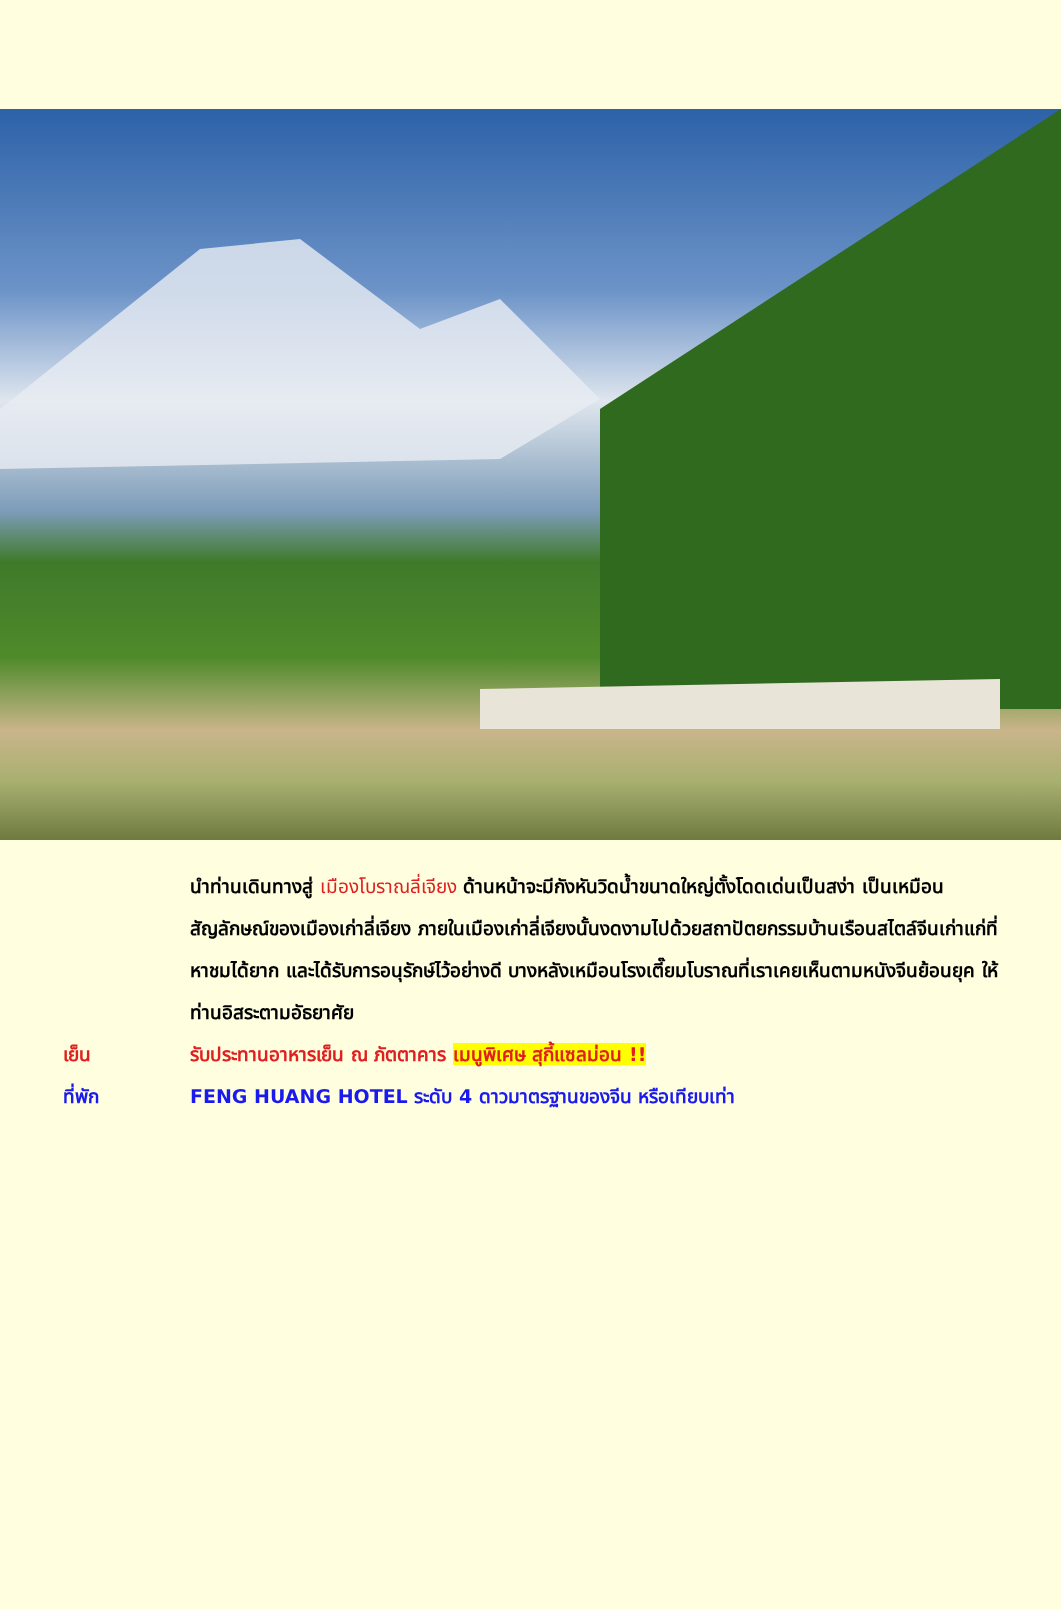นำท่านเดินทางสู่ เมืองโบราณลี่เจียง ด้านหน้าจะมีกังหันวิดน้ำขนาดใหญ่ตั้งโดดเด่นเป็นสง่า เป็นเหมือนสัญลักษณ์ของเมืองเก่าลี่เจียง ภายในเมืองเก่าลี่เจียงนั้นงดงามไปด้วยสถาปัตยกรรมบ้านเรือนสไตล์จีนเก่าแก่ที่หาชมได้ยาก และได้รับการอนุรักษ์ไว้อย่างดี บางหลังเหมือนโรงเตี๊ยมโบราณที่เราเคยเห็นตามหนังจีนย้อนยุค ให้ท่านอิสระตามอัธยาศัย
เย็น รับประทานอาหารเย็น ณ ภัตตาคาร เมนูพิเศษ สุกี้แซลม่อน !!
ที่พัก FENG HUANG HOTEL ระดับ 4 ดาวมาตรฐานของจีน หรือเทียบเท่า